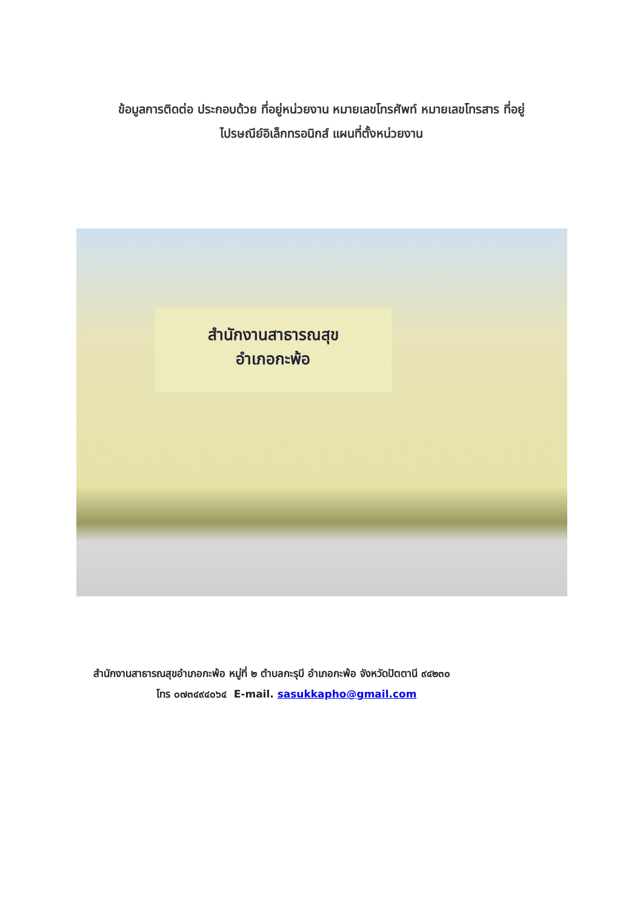ข้อมูลการติดต่อ ประกอบด้วย ที่อยู่หน่วยงาน หมายเลขโทรศัพท์ หมายเลขโทรสาร ที่อยู่
ไปรษณีย์อิเล็กทรอนิกส์ แผนที่ตั้งหน่วยงาน
สำนักงานสาธารณสุข
อำเภอกะพ้อ
สำนักงานสาธารณสุขอำเภอกะพ้อ หมู่ที่ ๒ ตำบลกะรุบี อำเภอกะพ้อ จังหวัดปัตตานี ๙๔๒๓๐
โทร ๐๗๓๔๙๔๐๖๔ E-mail. sasukkapho@gmail.com